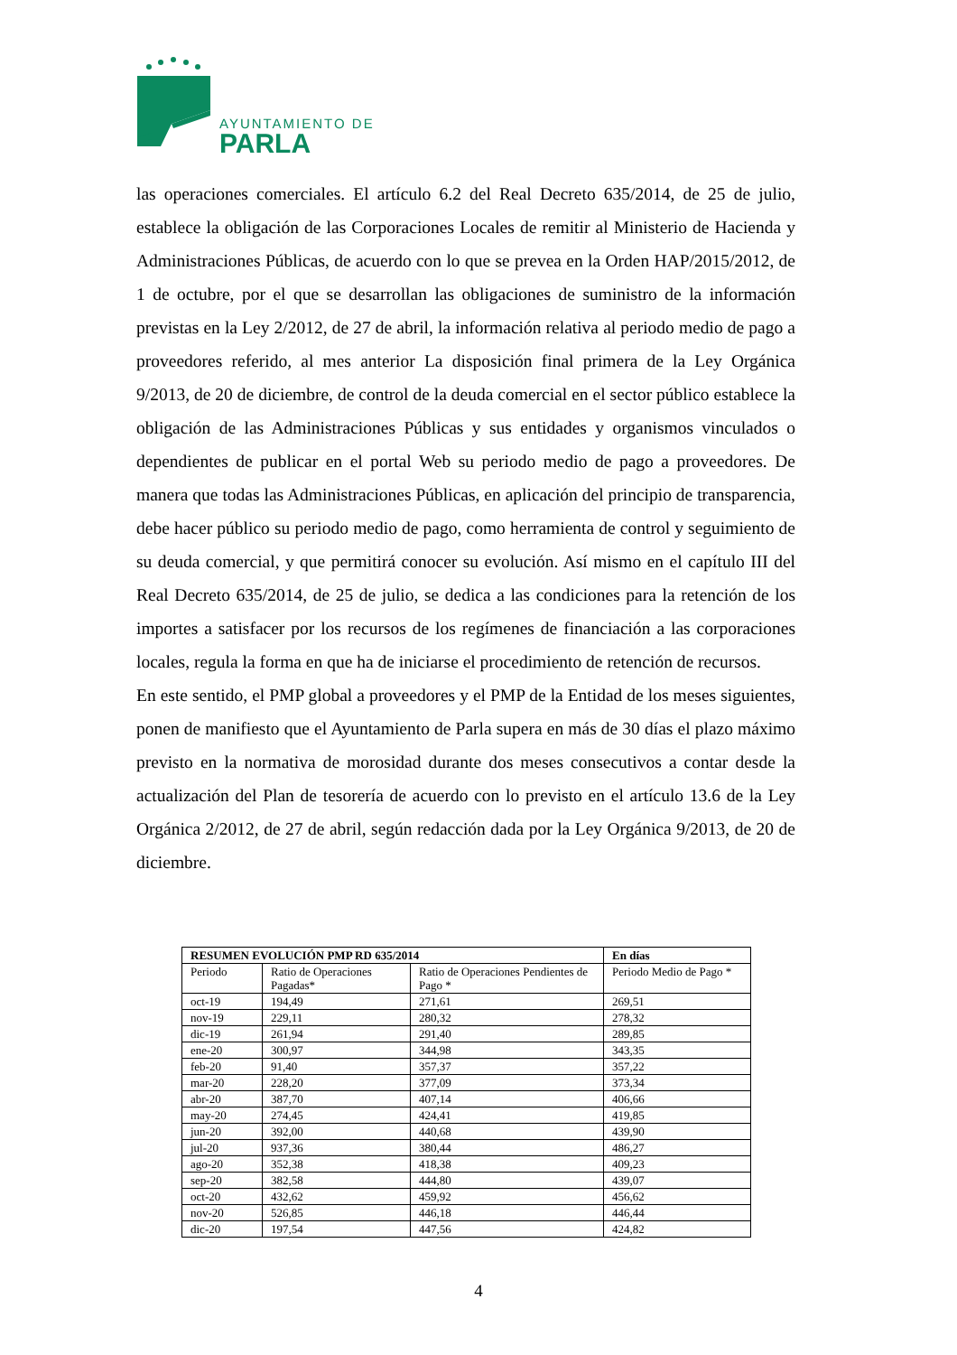AYUNTAMIENTO DE
PARLA
las operaciones comerciales. El artículo 6.2 del Real Decreto 635/2014, de 25 de julio, establece la obligación de las Corporaciones Locales de remitir al Ministerio de Hacienda y Administraciones Públicas, de acuerdo con lo que se prevea en la Orden HAP/2015/2012, de 1 de octubre, por el que se desarrollan las obligaciones de suministro de la información previstas en la Ley 2/2012, de 27 de abril, la información relativa al periodo medio de pago a proveedores referido, al mes anterior La disposición final primera de la Ley Orgánica 9/2013, de 20 de diciembre, de control de la deuda comercial en el sector público establece la obligación de las Administraciones Públicas y sus entidades y organismos vinculados o dependientes de publicar en el portal Web su periodo medio de pago a proveedores. De manera que todas las Administraciones Públicas, en aplicación del principio de transparencia, debe hacer público su periodo medio de pago, como herramienta de control y seguimiento de su deuda comercial, y que permitirá conocer su evolución. Así mismo en el capítulo III del Real Decreto 635/2014, de 25 de julio, se dedica a las condiciones para la retención de los importes a satisfacer por los recursos de los regímenes de financiación a las corporaciones locales, regula la forma en que ha de iniciarse el procedimiento de retención de recursos.
En este sentido, el PMP global a proveedores y el PMP de la Entidad de los meses siguientes, ponen de manifiesto que el Ayuntamiento de Parla supera en más de 30 días el plazo máximo previsto en la normativa de morosidad durante dos meses consecutivos a contar desde la actualización del Plan de tesorería de acuerdo con lo previsto en el artículo 13.6 de la Ley Orgánica 2/2012, de 27 de abril, según redacción dada por la Ley Orgánica 9/2013, de 20 de diciembre.
| RESUMEN EVOLUCIÓN PMP RD 635/2014 | | | En días |
| --- | --- | --- | --- |
| Periodo | Ratio de Operaciones Pagadas* | Ratio de Operaciones Pendientes de Pago * | Periodo Medio de Pago * |
| oct-19 | 194,49 | 271,61 | 269,51 |
| nov-19 | 229,11 | 280,32 | 278,32 |
| dic-19 | 261,94 | 291,40 | 289,85 |
| ene-20 | 300,97 | 344,98 | 343,35 |
| feb-20 | 91,40 | 357,37 | 357,22 |
| mar-20 | 228,20 | 377,09 | 373,34 |
| abr-20 | 387,70 | 407,14 | 406,66 |
| may-20 | 274,45 | 424,41 | 419,85 |
| jun-20 | 392,00 | 440,68 | 439,90 |
| jul-20 | 937,36 | 380,44 | 486,27 |
| ago-20 | 352,38 | 418,38 | 409,23 |
| sep-20 | 382,58 | 444,80 | 439,07 |
| oct-20 | 432,62 | 459,92 | 456,62 |
| nov-20 | 526,85 | 446,18 | 446,44 |
| dic-20 | 197,54 | 447,56 | 424,82 |
4